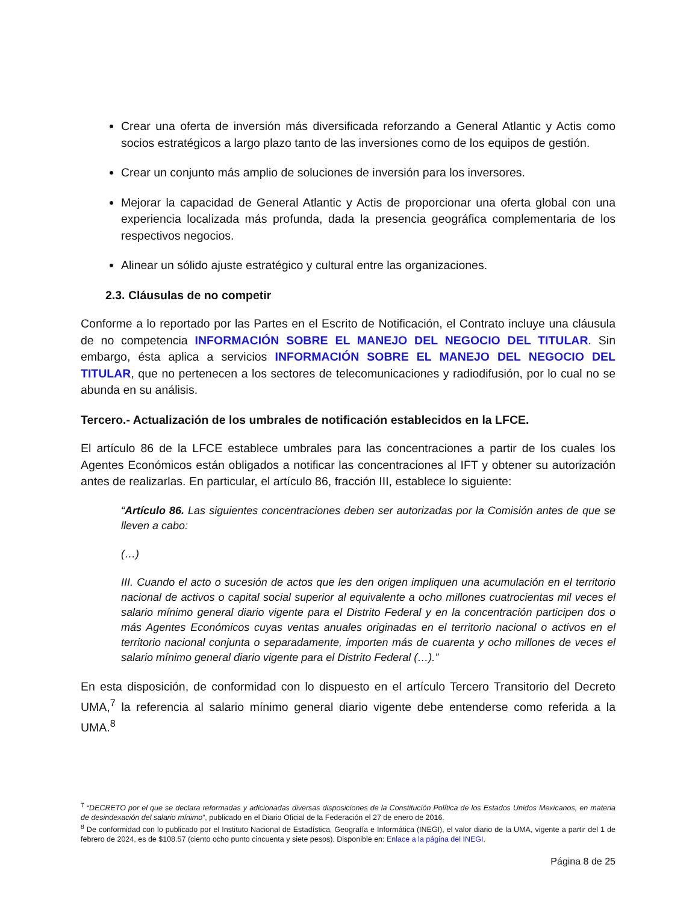Crear una oferta de inversión más diversificada reforzando a General Atlantic y Actis como socios estratégicos a largo plazo tanto de las inversiones como de los equipos de gestión.
Crear un conjunto más amplio de soluciones de inversión para los inversores.
Mejorar la capacidad de General Atlantic y Actis de proporcionar una oferta global con una experiencia localizada más profunda, dada la presencia geográfica complementaria de los respectivos negocios.
Alinear un sólido ajuste estratégico y cultural entre las organizaciones.
2.3. Cláusulas de no competir
Conforme a lo reportado por las Partes en el Escrito de Notificación, el Contrato incluye una cláusula de no competencia INFORMACIÓN SOBRE EL MANEJO DEL NEGOCIO DEL TITULAR. Sin embargo, ésta aplica a servicios INFORMACIÓN SOBRE EL MANEJO DEL NEGOCIO DEL TITULAR, que no pertenecen a los sectores de telecomunicaciones y radiodifusión, por lo cual no se abunda en su análisis.
Tercero.- Actualización de los umbrales de notificación establecidos en la LFCE.
El artículo 86 de la LFCE establece umbrales para las concentraciones a partir de los cuales los Agentes Económicos están obligados a notificar las concentraciones al IFT y obtener su autorización antes de realizarlas. En particular, el artículo 86, fracción III, establece lo siguiente:
“Artículo 86. Las siguientes concentraciones deben ser autorizadas por la Comisión antes de que se lleven a cabo:
(…)
III. Cuando el acto o sucesión de actos que les den origen impliquen una acumulación en el territorio nacional de activos o capital social superior al equivalente a ocho millones cuatrocientas mil veces el salario mínimo general diario vigente para el Distrito Federal y en la concentración participen dos o más Agentes Económicos cuyas ventas anuales originadas en el territorio nacional o activos en el territorio nacional conjunta o separadamente, importen más de cuarenta y ocho millones de veces el salario mínimo general diario vigente para el Distrito Federal (…).”
En esta disposición, de conformidad con lo dispuesto en el artículo Tercero Transitorio del Decreto UMA,<sup>7</sup> la referencia al salario mínimo general diario vigente debe entenderse como referida a la UMA.<sup>8</sup>
<sup>7</sup> “DECRETO por el que se declara reformadas y adicionadas diversas disposiciones de la Constitución Política de los Estados Unidos Mexicanos, en materia de desindexación del salario mínimo”, publicado en el Diario Oficial de la Federación el 27 de enero de 2016.
<sup>8</sup> De conformidad con lo publicado por el Instituto Nacional de Estadística, Geografía e Informática (INEGI), el valor diario de la UMA, vigente a partir del 1 de febrero de 2024, es de $108.57 (ciento ocho punto cincuenta y siete pesos). Disponible en: Enlace a la página del INEGI.
Página 8 de 25